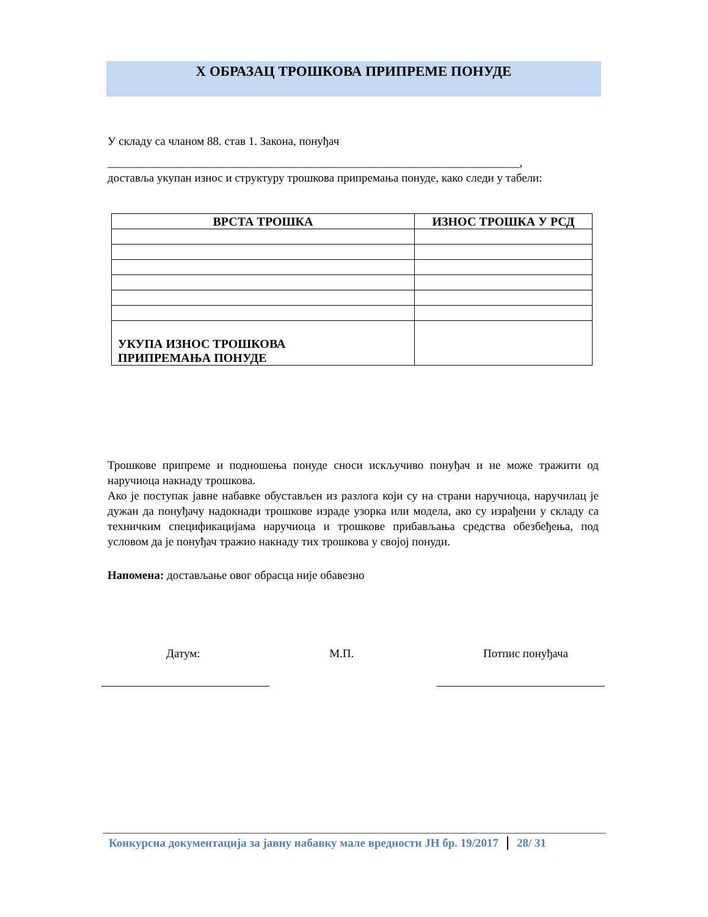X ОБРАЗАЦ ТРОШКОВА ПРИПРЕМЕ ПОНУДЕ
У складу са чланом 88. став 1. Закона, понуђач
_______________________________________________________________________,
доставља укупан износ и структуру трошкова припремања понуде, како следи у табели:
| ВРСТА ТРОШКА | ИЗНОС ТРОШКА У РСД |
| --- | --- |
| УКУПА ИЗНОС ТРОШКОВА ПРИПРЕМАЊА ПОНУДЕ | |
Трошкове припреме и подношења понуде сноси искључиво понуђач и не може тражити од наручиоца накнаду трошкова.
Ако је поступак јавне набавке обустављен из разлога који су на страни наручиоца, наручилац је дужан да понуђачу надокнади трошкове израде узорка или модела, ако су израђени у складу са техничким спецификацијама наручиоца и трошкове прибављања средства обезбеђења, под условом да је понуђач тражио накнаду тих трошкова у својој понуди.
Напомена: достављање овог обрасца није обавезно
Датум: М.П. Потпис понуђача
Конкурсна документација за јавну набавку мале вредности ЈН бр. 19/2017 28/ 31